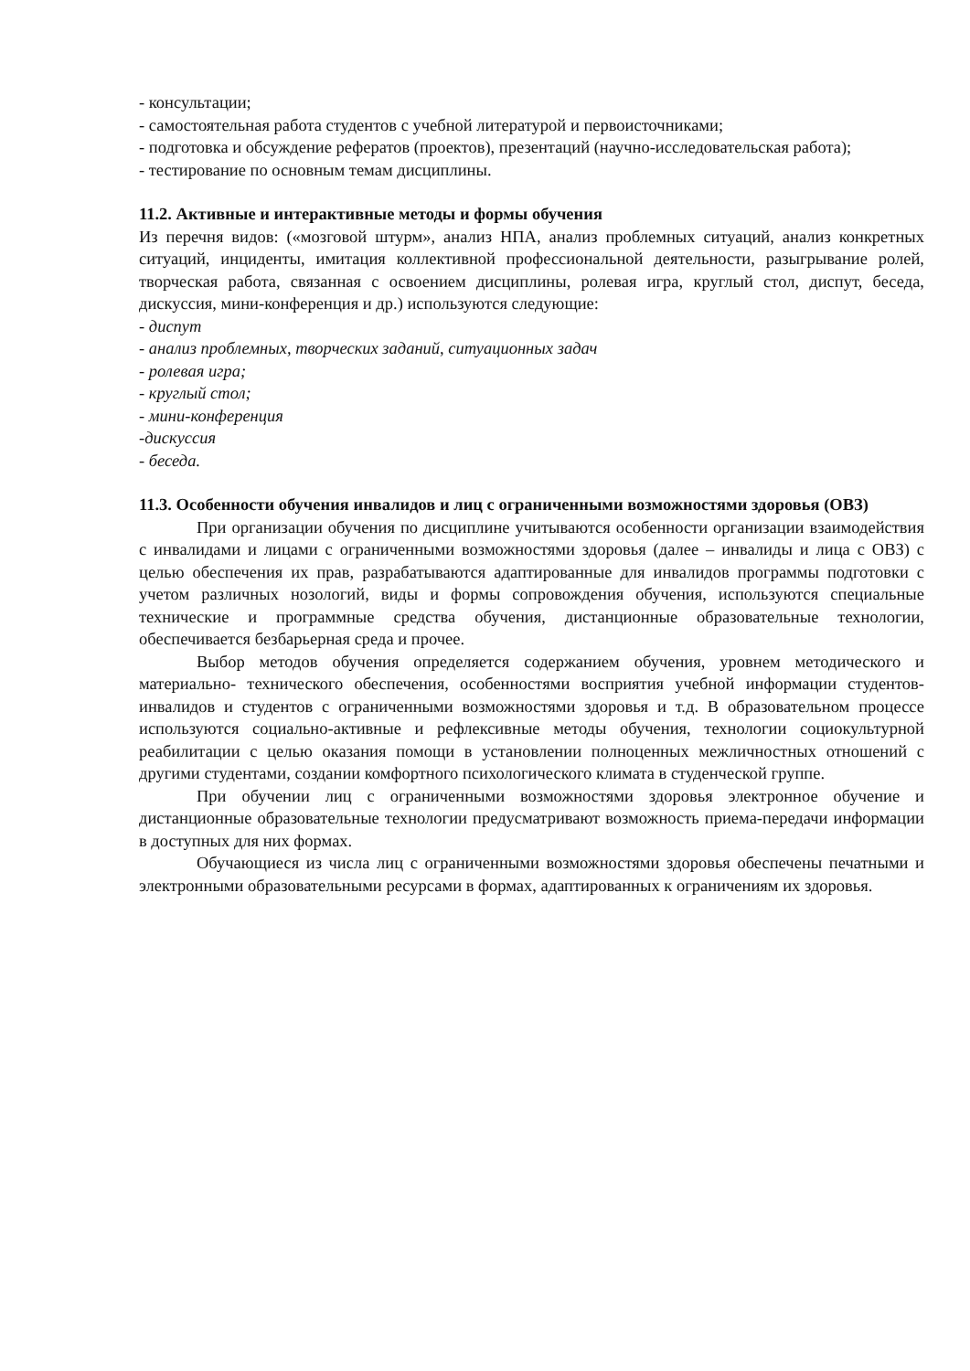- консультации;
- самостоятельная работа студентов с учебной литературой и первоисточниками;
- подготовка и обсуждение рефератов (проектов), презентаций (научно-исследовательская работа);
- тестирование по основным темам дисциплины.
11.2. Активные и интерактивные методы и формы обучения
Из перечня видов: («мозговой штурм», анализ НПА, анализ проблемных ситуаций, анализ конкретных ситуаций, инциденты, имитация коллективной профессиональной деятельности, разыгрывание ролей, творческая работа, связанная с освоением дисциплины, ролевая игра, круглый стол, диспут, беседа, дискуссия, мини-конференция и др.) используются следующие:
- диспут
- анализ проблемных, творческих заданий, ситуационных задач
- ролевая игра;
- круглый стол;
- мини-конференция
-дискуссия
- беседа.
11.3. Особенности обучения инвалидов и лиц с ограниченными возможностями здоровья (ОВЗ)
При организации обучения по дисциплине учитываются особенности организации взаимодействия с инвалидами и лицами с ограниченными возможностями здоровья (далее – инвалиды и лица с ОВЗ) с целью обеспечения их прав, разрабатываются адаптированные для инвалидов программы подготовки с учетом различных нозологий, виды и формы сопровождения обучения, используются специальные технические и программные средства обучения, дистанционные образовательные технологии, обеспечивается безбарьерная среда и прочее.
Выбор методов обучения определяется содержанием обучения, уровнем методического и материально- технического обеспечения, особенностями восприятия учебной информации студентов-инвалидов и студентов с ограниченными возможностями здоровья и т.д. В образовательном процессе используются социально-активные и рефлексивные методы обучения, технологии социокультурной реабилитации с целью оказания помощи в установлении полноценных межличностных отношений с другими студентами, создании комфортного психологического климата в студенческой группе.
При обучении лиц с ограниченными возможностями здоровья электронное обучение и дистанционные образовательные технологии предусматривают возможность приема-передачи информации в доступных для них формах.
Обучающиеся из числа лиц с ограниченными возможностями здоровья обеспечены печатными и электронными образовательными ресурсами в формах, адаптированных к ограничениям их здоровья.